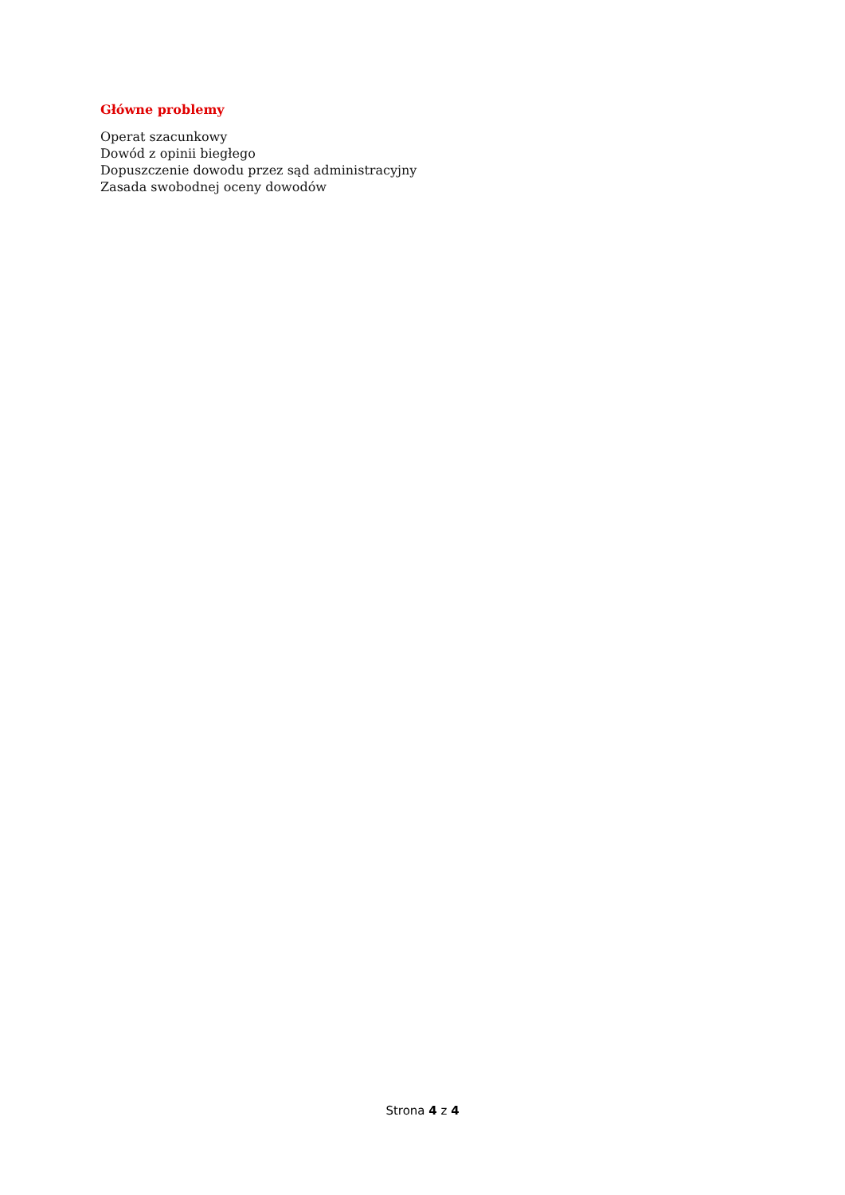Główne problemy
Operat szacunkowy
Dowód z opinii biegłego
Dopuszczenie dowodu przez sąd administracyjny
Zasada swobodnej oceny dowodów
Strona 4 z 4